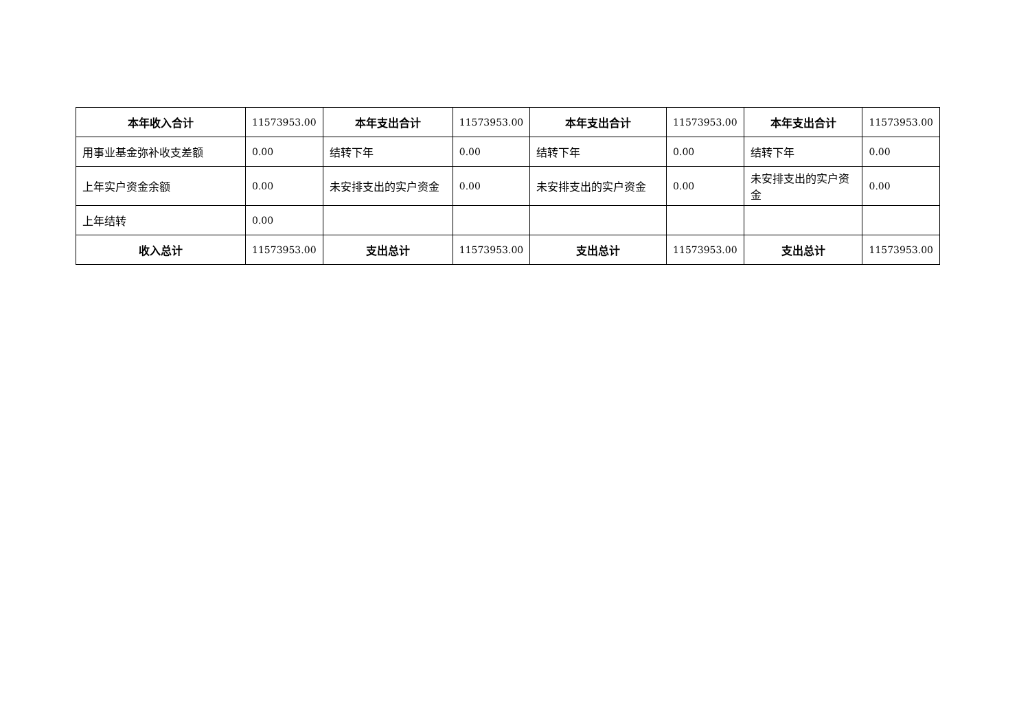| 本年收入合计 | 11573953.00 | 本年支出合计 | 11573953.00 | 本年支出合计 | 11573953.00 | 本年支出合计 | 11573953.00 |
| 用事业基金弥补收支差额 | 0.00 | 结转下年 | 0.00 | 结转下年 | 0.00 | 结转下年 | 0.00 |
| 上年实户资金余额 | 0.00 | 未安排支出的实户资金 | 0.00 | 未安排支出的实户资金 | 0.00 | 未安排支出的实户资金 | 0.00 |
| 上年结转 | 0.00 | | | | | | |
| 收入总计 | 11573953.00 | 支出总计 | 11573953.00 | 支出总计 | 11573953.00 | 支出总计 | 11573953.00 |